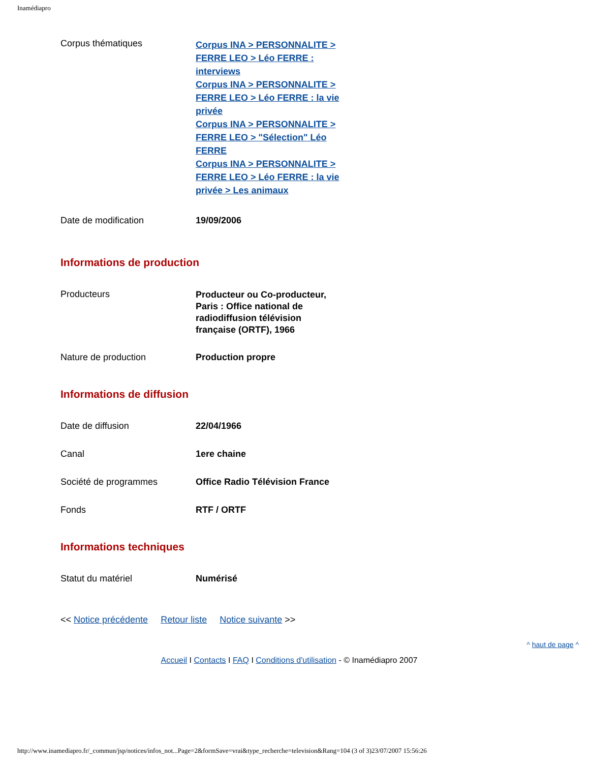Inamédiapro
| Corpus thématiques | Corpus INA > PERSONNALITE > FERRE LEO > Léo FERRE : interviews Corpus INA > PERSONNALITE > FERRE LEO > Léo FERRE : la vie privée Corpus INA > PERSONNALITE > FERRE LEO > "Sélection" Léo FERRE Corpus INA > PERSONNALITE > FERRE LEO > Léo FERRE : la vie privée > Les animaux |
| Date de modification | 19/09/2006 |
Informations de production
| Producteurs | Producteur ou Co-producteur, Paris : Office national de radiodiffusion télévision française (ORTF), 1966 |
| Nature de production | Production propre |
Informations de diffusion
| Date de diffusion | 22/04/1966 |
| Canal | 1ere chaine |
| Société de programmes | Office Radio Télévision France |
| Fonds | RTF / ORTF |
Informations techniques
| Statut du matériel | Numérisé |
<< Notice précédente Retour liste Notice suivante >>
^ haut de page ^
Accueil I Contacts I FAQ I Conditions d'utilisation - © Inamédiapro 2007
http://www.inamediapro.fr/_commun/jsp/notices/infos_not...Page=2&formSave=vrai&type_recherche=television&Rang=104 (3 of 3)23/07/2007 15:56:26